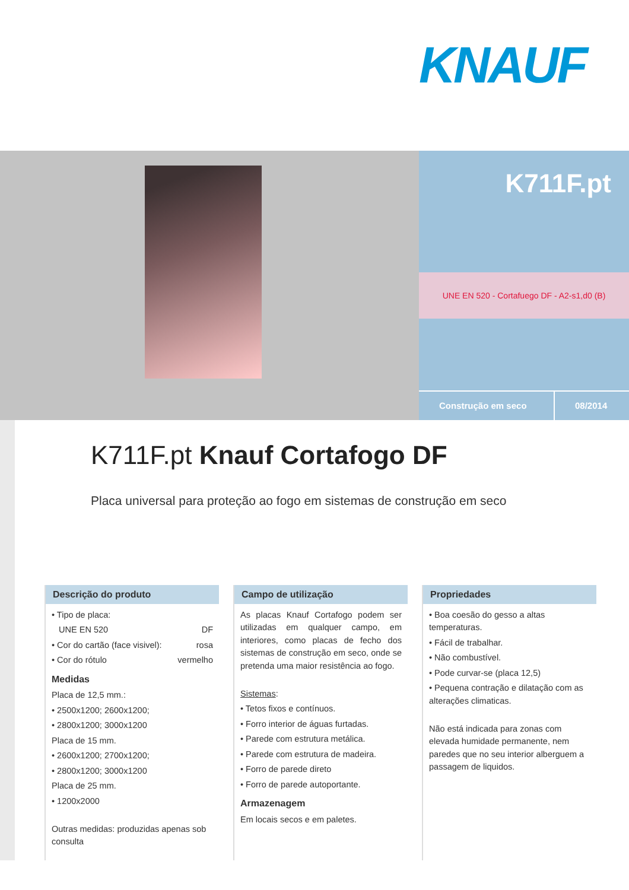KNAUF
K711F.pt
UNE EN 520 - Cortafuego DF - A2-s1,d0 (B)
Construção em seco 08/2014
K711F.pt Knauf Cortafogo DF
Placa universal para proteção ao fogo em sistemas de construção em seco
Descrição do produto
• Tipo de placa:
UNE EN 520 DF
• Cor do cartão (face visivel): rosa
• Cor do rótulo vermelho
Medidas
Placa de 12,5 mm.:
• 2500x1200; 2600x1200;
• 2800x1200; 3000x1200
Placa de 15 mm.
• 2600x1200; 2700x1200;
• 2800x1200; 3000x1200
Placa de 25 mm.
• 1200x2000
Outras medidas: produzidas apenas sob consulta
Campo de utilização
As placas Knauf Cortafogo podem ser utilizadas em qualquer campo, em interiores, como placas de fecho dos sistemas de construção em seco, onde se pretenda uma maior resistência ao fogo.
Sistemas:
• Tetos fixos e contínuos.
• Forro interior de águas furtadas.
• Parede com estrutura metálica.
• Parede com estrutura de madeira.
• Forro de parede direto
• Forro de parede autoportante.
Armazenagem
Em locais secos e em paletes.
Propriedades
• Boa coesão do gesso a altas temperaturas.
• Fácil de trabalhar.
• Não combustível.
• Pode curvar-se (placa 12,5)
• Pequena contração e dilatação com as alterações climaticas.
Não está indicada para zonas com elevada humidade permanente, nem paredes que no seu interior alberguem a passagem de liquidos.